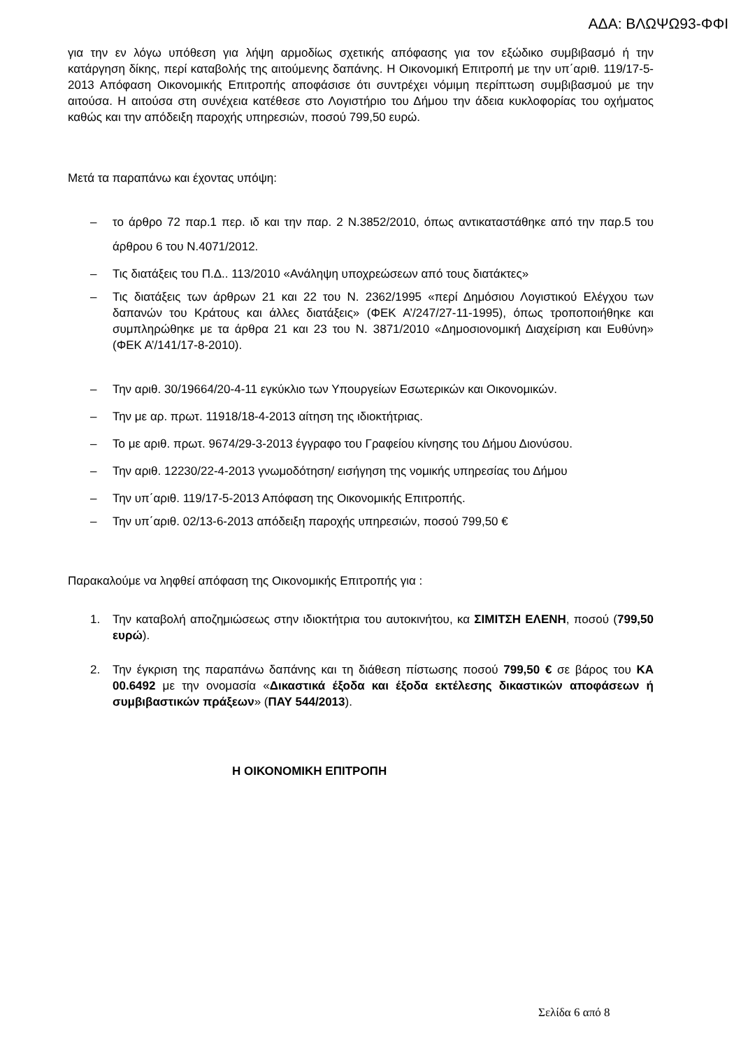ΑΔΑ: ΒΛΩΨΩ93-ΦΦΙ
για την εν λόγω υπόθεση για λήψη αρμοδίως σχετικής απόφασης για τον εξώδικο συμβιβασμό ή την κατάργηση δίκης, περί καταβολής της αιτούμενης δαπάνης. Η Οικονομική Επιτροπή με την υπ΄αριθ. 119/17-5-2013 Απόφαση Οικονομικής Επιτροπής αποφάσισε ότι συντρέχει νόμιμη περίπτωση συμβιβασμού με την αιτούσα. Η αιτούσα στη συνέχεια κατέθεσε στο Λογιστήριο του Δήμου την άδεια κυκλοφορίας του οχήματος καθώς και την απόδειξη παροχής υπηρεσιών, ποσού 799,50 ευρώ.
Μετά τα παραπάνω και έχοντας υπόψη:
– το άρθρο 72 παρ.1 περ. ιδ και την παρ. 2 Ν.3852/2010, όπως αντικαταστάθηκε από την παρ.5 του άρθρου 6 του Ν.4071/2012.
– Τις διατάξεις του Π.Δ.. 113/2010 «Ανάληψη υποχρεώσεων από τους διατάκτες»
– Τις διατάξεις των άρθρων 21 και 22 του Ν. 2362/1995 «περί Δημόσιου Λογιστικού Ελέγχου των δαπανών του Κράτους και άλλες διατάξεις» (ΦΕΚ Α’/247/27-11-1995), όπως τροποποιήθηκε και συμπληρώθηκε με τα άρθρα 21 και 23 του Ν. 3871/2010 «Δημοσιονομική Διαχείριση και Ευθύνη» (ΦΕΚ Α’/141/17-8-2010).
– Την αριθ. 30/19664/20-4-11 εγκύκλιο των Υπουργείων Εσωτερικών και Οικονομικών.
– Την με αρ. πρωτ. 11918/18-4-2013 αίτηση της ιδιοκτήτριας.
– Το με αριθ. πρωτ. 9674/29-3-2013 έγγραφο του Γραφείου κίνησης του Δήμου Διονύσου.
– Την αριθ. 12230/22-4-2013 γνωμοδότηση/ εισήγηση της νομικής υπηρεσίας του Δήμου
– Την υπ΄αριθ. 119/17-5-2013 Απόφαση της Οικονομικής Επιτροπής.
– Την υπ΄αριθ. 02/13-6-2013 απόδειξη παροχής υπηρεσιών, ποσού 799,50 €
Παρακαλούμε να ληφθεί απόφαση της Οικονομικής Επιτροπής για :
1. Την καταβολή αποζημιώσεως στην ιδιοκτήτρια του αυτοκινήτου, κα ΣΙΜΙΤΣΗ ΕΛΕΝΗ, ποσού (799,50 ευρώ).
2. Την έγκριση της παραπάνω δαπάνης και τη διάθεση πίστωσης ποσού 799,50 € σε βάρος του ΚΑ 00.6492 με την ονομασία «Δικαστικά έξοδα και έξοδα εκτέλεσης δικαστικών αποφάσεων ή συμβιβαστικών πράξεων» (ΠΑΥ 544/2013).
Η ΟΙΚΟΝΟΜΙΚΗ ΕΠΙΤΡΟΠΗ
Σελίδα 6 από 8